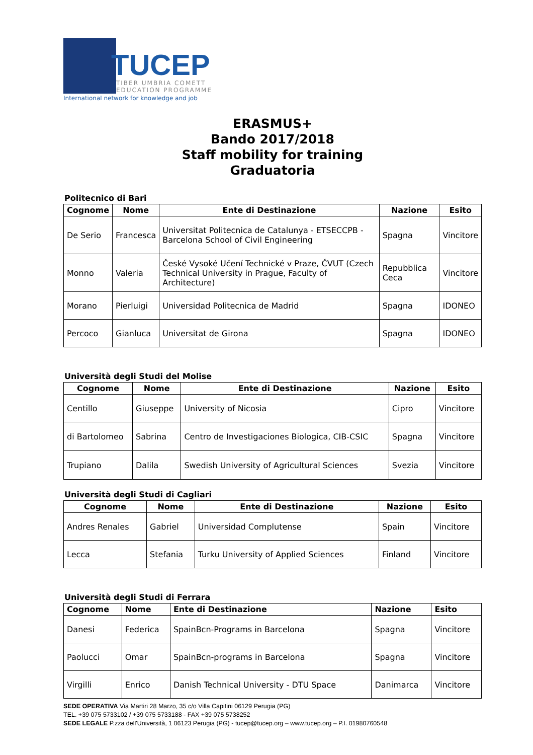TUCEP
TIBER UMBRIA COMETT
EDUCATION PROGRAMME
International network for knowledge and job
ERASMUS+
Bando 2017/2018
Staff mobility for training
Graduatoria
Politecnico di Bari
| Cognome | Nome | Ente di Destinazione | Nazione | Esito |
| --- | --- | --- | --- | --- |
| De Serio | Francesca | Universitat Politecnica de Catalunya - ETSECCPB - Barcelona School of Civil Engineering | Spagna | Vincitore |
| Monno | Valeria | České Vysoké Učení Technické v Praze, ČVUT (Czech Technical University in Prague, Faculty of Architecture) | Repubblica Ceca | Vincitore |
| Morano | Pierluigi | Universidad Politecnica de Madrid | Spagna | IDONEO |
| Percoco | Gianluca | Universitat de Girona | Spagna | IDONEO |
Università degli Studi del Molise
| Cognome | Nome | Ente di Destinazione | Nazione | Esito |
| --- | --- | --- | --- | --- |
| Centillo | Giuseppe | University of Nicosia | Cipro | Vincitore |
| di Bartolomeo | Sabrina | Centro de Investigaciones Biologica, CIB-CSIC | Spagna | Vincitore |
| Trupiano | Dalila | Swedish University of Agricultural Sciences | Svezia | Vincitore |
Università degli Studi di Cagliari
| Cognome | Nome | Ente di Destinazione | Nazione | Esito |
| --- | --- | --- | --- | --- |
| Andres Renales | Gabriel | Universidad Complutense | Spain | Vincitore |
| Lecca | Stefania | Turku University of Applied Sciences | Finland | Vincitore |
Università degli Studi di Ferrara
| Cognome | Nome | Ente di Destinazione | Nazione | Esito |
| --- | --- | --- | --- | --- |
| Danesi | Federica | SpainBcn-Programs in Barcelona | Spagna | Vincitore |
| Paolucci | Omar | SpainBcn-programs in Barcelona | Spagna | Vincitore |
| Virgilli | Enrico | Danish Technical University - DTU Space | Danimarca | Vincitore |
SEDE OPERATIVA Via Martiri 28 Marzo, 35 c/o Villa Capitini 06129 Perugia (PG)
TEL. +39 075 5733102 / +39 075 5733188 - FAX +39 075 5738252
SEDE LEGALE P.zza dell'Università, 1 06123 Perugia (PG) - tucep@tucep.org – www.tucep.org – P.I. 01980760548